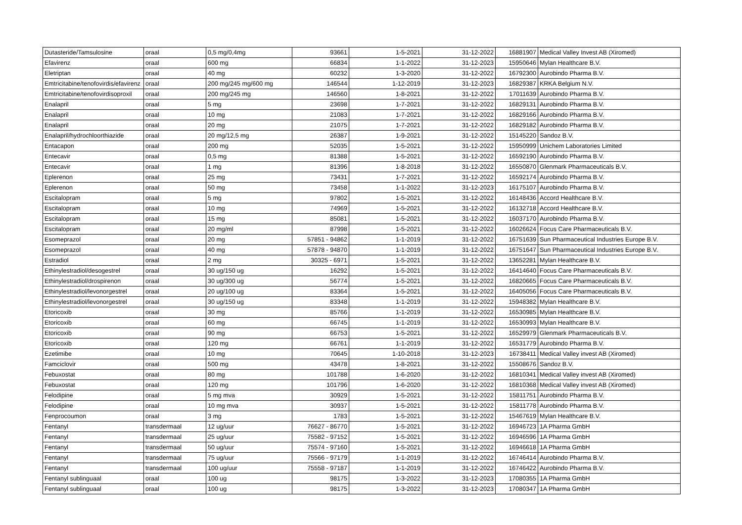| Dutasteride/Tamsulosine | oraal | 0,5 mg/0,4mg | 93661 | 1-5-2021 | 31-12-2022 | 16881907 | Medical Valley Invest AB (Xiromed) |
| Efavirenz | oraal | 600 mg | 66834 | 1-1-2022 | 31-12-2023 | 15950646 | Mylan Healthcare B.V. |
| Eletriptan | oraal | 40 mg | 60232 | 1-3-2020 | 31-12-2022 | 16792300 | Aurobindo Pharma B.V. |
| Emtricitabine/tenofovirdis/efavirenz | oraal | 200 mg/245 mg/600 mg | 146544 | 1-12-2019 | 31-12-2023 | 16829387 | KRKA Belgium N.V. |
| Emtricitabine/tenofovirdisoproxil | oraal | 200 mg/245 mg | 146560 | 1-8-2021 | 31-12-2022 | 17011639 | Aurobindo Pharma B.V. |
| Enalapril | oraal | 5 mg | 23698 | 1-7-2021 | 31-12-2022 | 16829131 | Aurobindo Pharma B.V. |
| Enalapril | oraal | 10 mg | 21083 | 1-7-2021 | 31-12-2022 | 16829166 | Aurobindo Pharma B.V. |
| Enalapril | oraal | 20 mg | 21075 | 1-7-2021 | 31-12-2022 | 16829182 | Aurobindo Pharma B.V. |
| Enalapril/hydrochloorthiazide | oraal | 20 mg/12,5 mg | 26387 | 1-9-2021 | 31-12-2022 | 15145220 | Sandoz B.V. |
| Entacapon | oraal | 200 mg | 52035 | 1-5-2021 | 31-12-2022 | 15950999 | Unichem Laboratories Limited |
| Entecavir | oraal | 0,5 mg | 81388 | 1-5-2021 | 31-12-2022 | 16592190 | Aurobindo Pharma B.V. |
| Entecavir | oraal | 1 mg | 81396 | 1-8-2018 | 31-12-2022 | 16550870 | Glenmark Pharmaceuticals B.V. |
| Eplerenon | oraal | 25 mg | 73431 | 1-7-2021 | 31-12-2022 | 16592174 | Aurobindo Pharma B.V. |
| Eplerenon | oraal | 50 mg | 73458 | 1-1-2022 | 31-12-2023 | 16175107 | Aurobindo Pharma B.V. |
| Escitalopram | oraal | 5 mg | 97802 | 1-5-2021 | 31-12-2022 | 16148436 | Accord Healthcare B.V. |
| Escitalopram | oraal | 10 mg | 74969 | 1-5-2021 | 31-12-2022 | 16132718 | Accord Healthcare B.V. |
| Escitalopram | oraal | 15 mg | 85081 | 1-5-2021 | 31-12-2022 | 16037170 | Aurobindo Pharma B.V. |
| Escitalopram | oraal | 20 mg/ml | 87998 | 1-5-2021 | 31-12-2022 | 16026624 | Focus Care Pharmaceuticals B.V. |
| Esomeprazol | oraal | 20 mg | 57851 - 94862 | 1-1-2019 | 31-12-2022 | 16751639 | Sun Pharmaceutical Industries Europe B.V. |
| Esomeprazol | oraal | 40 mg | 57878 - 94870 | 1-1-2019 | 31-12-2022 | 16751647 | Sun Pharmaceutical Industries Europe B.V. |
| Estradiol | oraal | 2 mg | 30325 - 6971 | 1-5-2021 | 31-12-2022 | 13652281 | Mylan Healthcare B.V. |
| Ethinylestradiol/desogestrel | oraal | 30 ug/150 ug | 16292 | 1-5-2021 | 31-12-2022 | 16414640 | Focus Care Pharmaceuticals B.V. |
| Ethinylestradiol/drospirenon | oraal | 30 ug/300 ug | 56774 | 1-5-2021 | 31-12-2022 | 16820665 | Focus Care Pharmaceuticals B.V. |
| Ethinylestradiol/levonorgestrel | oraal | 20 ug/100 ug | 83364 | 1-5-2021 | 31-12-2022 | 16405056 | Focus Care Pharmaceuticals B.V. |
| Ethinylestradiol/levonorgestrel | oraal | 30 ug/150 ug | 83348 | 1-1-2019 | 31-12-2022 | 15948382 | Mylan Healthcare B.V. |
| Etoricoxib | oraal | 30 mg | 85766 | 1-1-2019 | 31-12-2022 | 16530985 | Mylan Healthcare B.V. |
| Etoricoxib | oraal | 60 mg | 66745 | 1-1-2019 | 31-12-2022 | 16530993 | Mylan Healthcare B.V. |
| Etoricoxib | oraal | 90 mg | 66753 | 1-5-2021 | 31-12-2022 | 16529979 | Glenmark Pharmaceuticals B.V. |
| Etoricoxib | oraal | 120 mg | 66761 | 1-1-2019 | 31-12-2022 | 16531779 | Aurobindo Pharma B.V. |
| Ezetimibe | oraal | 10 mg | 70645 | 1-10-2018 | 31-12-2023 | 16738411 | Medical Valley invest AB (Xiromed) |
| Famciclovir | oraal | 500 mg | 43478 | 1-8-2021 | 31-12-2022 | 15508676 | Sandoz B.V. |
| Febuxostat | oraal | 80 mg | 101788 | 1-6-2020 | 31-12-2022 | 16810341 | Medical Valley invest AB (Xiromed) |
| Febuxostat | oraal | 120 mg | 101796 | 1-6-2020 | 31-12-2022 | 16810368 | Medical Valley invest AB (Xiromed) |
| Felodipine | oraal | 5 mg mva | 30929 | 1-5-2021 | 31-12-2022 | 15811751 | Aurobindo Pharma B.V. |
| Felodipine | oraal | 10 mg mva | 30937 | 1-5-2021 | 31-12-2022 | 15811778 | Aurobindo Pharma B.V. |
| Fenprocoumon | oraal | 3 mg | 1783 | 1-5-2021 | 31-12-2022 | 15467619 | Mylan Healthcare B.V. |
| Fentanyl | transdermaal | 12 ug/uur | 76627 - 86770 | 1-5-2021 | 31-12-2022 | 16946723 | 1A Pharma GmbH |
| Fentanyl | transdermaal | 25 ug/uur | 75582 - 97152 | 1-5-2021 | 31-12-2022 | 16946596 | 1A Pharma GmbH |
| Fentanyl | transdermaal | 50 ug/uur | 75574 - 97160 | 1-5-2021 | 31-12-2022 | 16946618 | 1A Pharma GmbH |
| Fentanyl | transdermaal | 75 ug/uur | 75566 - 97179 | 1-1-2019 | 31-12-2022 | 16746414 | Aurobindo Pharma B.V. |
| Fentanyl | transdermaal | 100 ug/uur | 75558 - 97187 | 1-1-2019 | 31-12-2022 | 16746422 | Aurobindo Pharma B.V. |
| Fentanyl sublinguaal | oraal | 100 ug | 98175 | 1-3-2022 | 31-12-2023 | 17080355 | 1A Pharma GmbH |
| Fentanyl sublinguaal | oraal | 100 ug | 98175 | 1-3-2022 | 31-12-2023 | 17080347 | 1A Pharma GmbH |